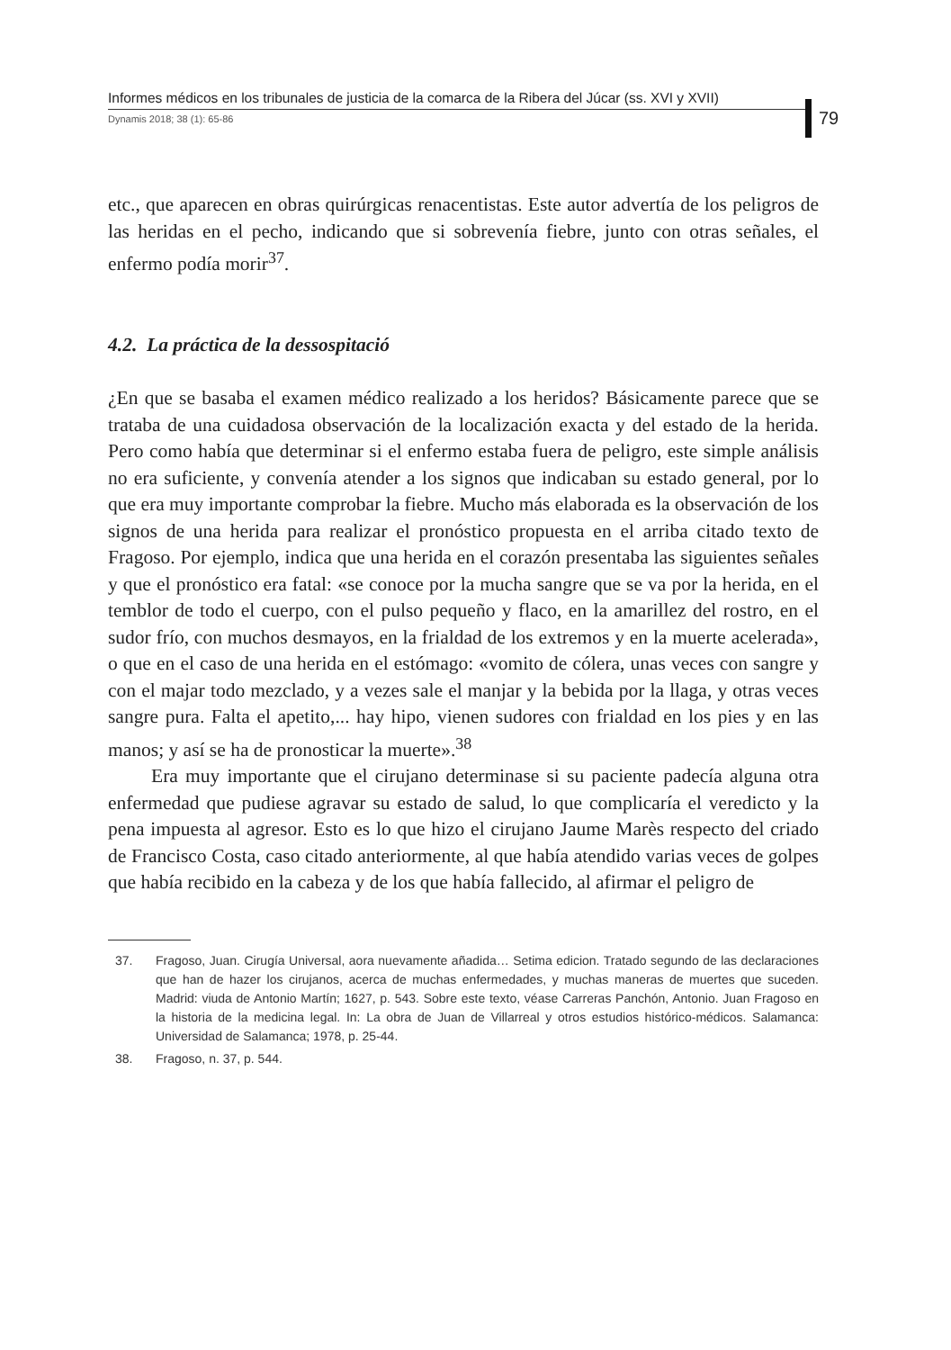Informes médicos en los tribunales de justicia de la comarca de la Ribera del Júcar (ss. XVI y XVII)
Dynamis 2018; 38 (1): 65-86
79
etc., que aparecen en obras quirúrgicas renacentistas. Este autor advertía de los peligros de las heridas en el pecho, indicando que si sobrevenía fiebre, junto con otras señales, el enfermo podía morir<sup>37</sup>.
4.2. La práctica de la dessospitació
¿En que se basaba el examen médico realizado a los heridos? Básicamente parece que se trataba de una cuidadosa observación de la localización exacta y del estado de la herida. Pero como había que determinar si el enfermo estaba fuera de peligro, este simple análisis no era suficiente, y convenía atender a los signos que indicaban su estado general, por lo que era muy importante comprobar la fiebre. Mucho más elaborada es la observación de los signos de una herida para realizar el pronóstico propuesta en el arriba citado texto de Fragoso. Por ejemplo, indica que una herida en el corazón presentaba las siguientes señales y que el pronóstico era fatal: «se conoce por la mucha sangre que se va por la herida, en el temblor de todo el cuerpo, con el pulso pequeño y flaco, en la amarillez del rostro, en el sudor frío, con muchos desmayos, en la frialdad de los extremos y en la muerte acelerada», o que en el caso de una herida en el estómago: «vomito de cólera, unas veces con sangre y con el majar todo mezclado, y a vezes sale el manjar y la bebida por la llaga, y otras veces sangre pura. Falta el apetito,... hay hipo, vienen sudores con frialdad en los pies y en las manos; y así se ha de pronosticar la muerte».<sup>38</sup>
Era muy importante que el cirujano determinase si su paciente padecía alguna otra enfermedad que pudiese agravar su estado de salud, lo que complicaría el veredicto y la pena impuesta al agresor. Esto es lo que hizo el cirujano Jaume Marès respecto del criado de Francisco Costa, caso citado anteriormente, al que había atendido varias veces de golpes que había recibido en la cabeza y de los que había fallecido, al afirmar el peligro de
37. Fragoso, Juan. Cirugía Universal, aora nuevamente añadida… Setima edicion. Tratado segundo de las declaraciones que han de hazer los cirujanos, acerca de muchas enfermedades, y muchas maneras de muertes que suceden. Madrid: viuda de Antonio Martín; 1627, p. 543. Sobre este texto, véase Carreras Panchón, Antonio. Juan Fragoso en la historia de la medicina legal. In: La obra de Juan de Villarreal y otros estudios histórico-médicos. Salamanca: Universidad de Salamanca; 1978, p. 25-44.
38. Fragoso, n. 37, p. 544.